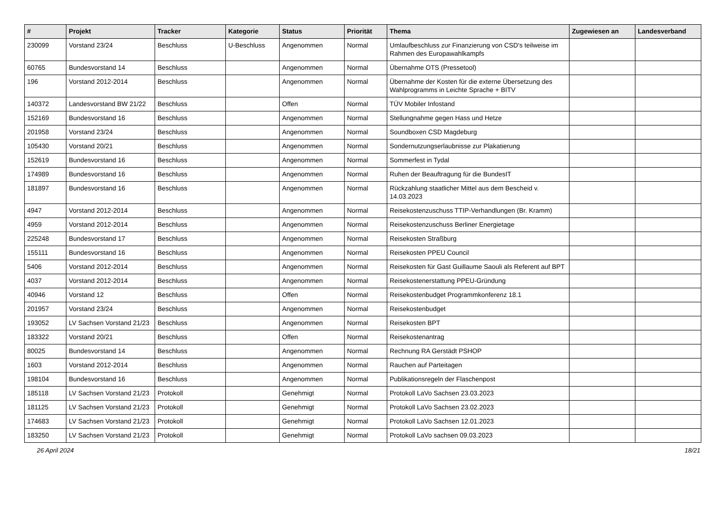| # | Projekt | Tracker | Kategorie | Status | Priorität | Thema | Zugewiesen an | Landesverband |
| --- | --- | --- | --- | --- | --- | --- | --- | --- |
| 230099 | Vorstand 23/24 | Beschluss | U-Beschluss | Angenommen | Normal | Umlaufbeschluss zur Finanzierung von CSD's teilweise im Rahmen des Europawahlkampfs | | |
| 60765 | Bundesvorstand 14 | Beschluss | | Angenommen | Normal | Übernahme OTS (Pressetool) | | |
| 196 | Vorstand 2012-2014 | Beschluss | | Angenommen | Normal | Übernahme der Kosten für die externe Übersetzung des Wahlprogramms in Leichte Sprache + BITV | | |
| 140372 | Landesvorstand BW 21/22 | Beschluss | | Offen | Normal | TÜV Mobiler Infostand | | |
| 152169 | Bundesvorstand 16 | Beschluss | | Angenommen | Normal | Stellungnahme gegen Hass und Hetze | | |
| 201958 | Vorstand 23/24 | Beschluss | | Angenommen | Normal | Soundboxen CSD Magdeburg | | |
| 105430 | Vorstand 20/21 | Beschluss | | Angenommen | Normal | Sondernutzungserlaubnisse zur Plakatierung | | |
| 152619 | Bundesvorstand 16 | Beschluss | | Angenommen | Normal | Sommerfest in Tydal | | |
| 174989 | Bundesvorstand 16 | Beschluss | | Angenommen | Normal | Ruhen der Beauftragung für die BundesIT | | |
| 181897 | Bundesvorstand 16 | Beschluss | | Angenommen | Normal | Rückzahlung staatlicher Mittel aus dem Bescheid v. 14.03.2023 | | |
| 4947 | Vorstand 2012-2014 | Beschluss | | Angenommen | Normal | Reisekostenzuschuss TTIP-Verhandlungen (Br. Kramm) | | |
| 4959 | Vorstand 2012-2014 | Beschluss | | Angenommen | Normal | Reisekostenzuschuss Berliner Energietage | | |
| 225248 | Bundesvorstand 17 | Beschluss | | Angenommen | Normal | Reisekosten Straßburg | | |
| 155111 | Bundesvorstand 16 | Beschluss | | Angenommen | Normal | Reisekosten PPEU Council | | |
| 5406 | Vorstand 2012-2014 | Beschluss | | Angenommen | Normal | Reisekosten für Gast Guillaume Saouli als Referent auf BPT | | |
| 4037 | Vorstand 2012-2014 | Beschluss | | Angenommen | Normal | Reisekostenerstattung PPEU-Gründung | | |
| 40946 | Vorstand 12 | Beschluss | | Offen | Normal | Reisekostenbudget Programmkonferenz 18.1 | | |
| 201957 | Vorstand 23/24 | Beschluss | | Angenommen | Normal | Reisekostenbudget | | |
| 193052 | LV Sachsen Vorstand 21/23 | Beschluss | | Angenommen | Normal | Reisekosten BPT | | |
| 183322 | Vorstand 20/21 | Beschluss | | Offen | Normal | Reisekostenantrag | | |
| 80025 | Bundesvorstand 14 | Beschluss | | Angenommen | Normal | Rechnung RA Gerstädt PSHOP | | |
| 1603 | Vorstand 2012-2014 | Beschluss | | Angenommen | Normal | Rauchen auf Parteitagen | | |
| 198104 | Bundesvorstand 16 | Beschluss | | Angenommen | Normal | Publikationsregeln der Flaschenpost | | |
| 185118 | LV Sachsen Vorstand 21/23 | Protokoll | | Genehmigt | Normal | Protokoll LaVo Sachsen 23.03.2023 | | |
| 181125 | LV Sachsen Vorstand 21/23 | Protokoll | | Genehmigt | Normal | Protokoll LaVo Sachsen 23.02.2023 | | |
| 174683 | LV Sachsen Vorstand 21/23 | Protokoll | | Genehmigt | Normal | Protokoll LaVo Sachsen 12.01.2023 | | |
| 183250 | LV Sachsen Vorstand 21/23 | Protokoll | | Genehmigt | Normal | Protokoll LaVo sachsen 09.03.2023 | | |
26 April 2024 18/21